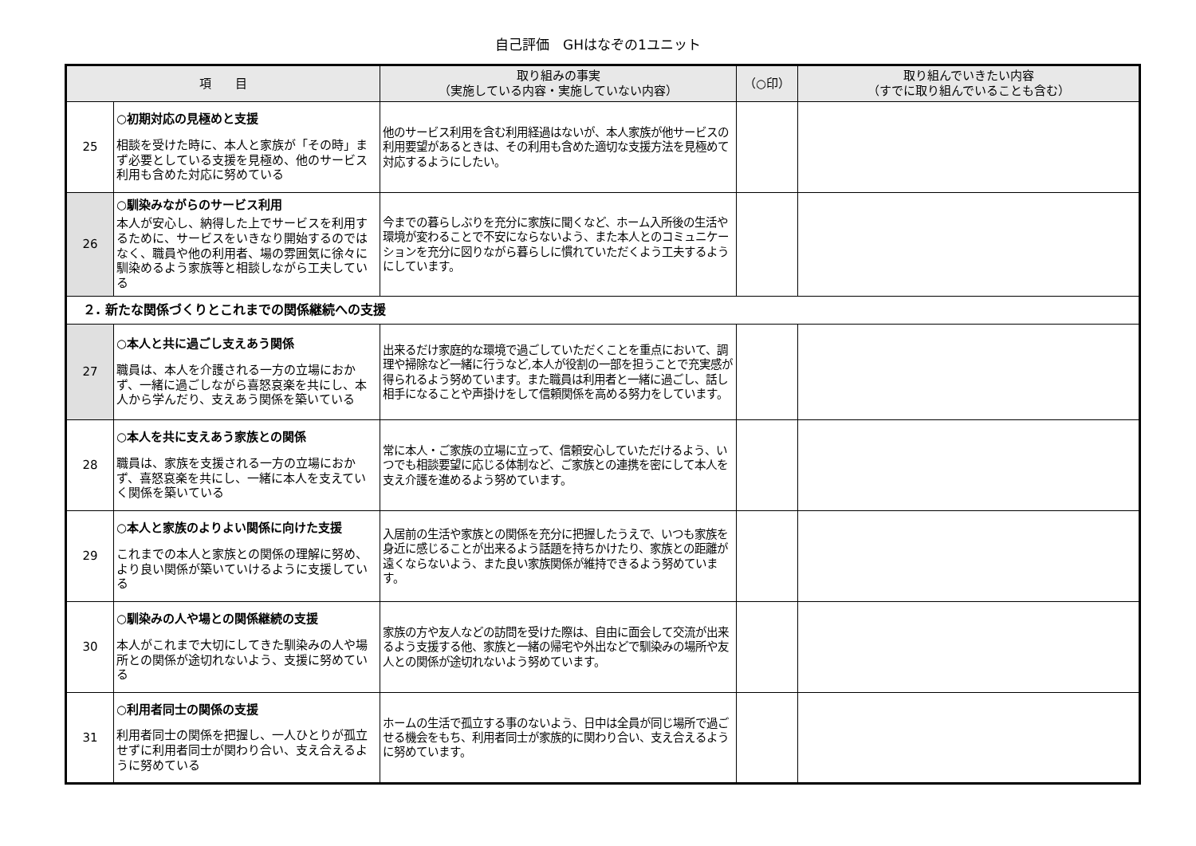自己評価　GHはなぞの1ユニット
| 項 目 | | 取り組みの事実 （実施している内容・実施していない内容） | （○印） | 取り組んでいきたい内容 （すでに取り組んでいることも含む） |
| --- | --- | --- | --- | --- |
| 25 | ○初期対応の見極めと支援 相談を受けた時に、本人と家族が「その時」まず必要としている支援を見極め、他のサービス利用も含めた対応に努めている | 他のサービス利用を含む利用経過はないが、本人家族が他サービスの利用要望があるときは、その利用も含めた適切な支援方法を見極めて対応するようにしたい。 | | |
| 26 | ○馴染みながらのサービス利用 本人が安心し、納得した上でサービスを利用するために、サービスをいきなり開始するのではなく、職員や他の利用者、場の雰囲気に徐々に馴染めるよう家族等と相談しながら工夫している | 今までの暮らしぶりを充分に家族に聞くなど、ホーム入所後の生活や環境が変わることで不安にならないよう、また本人とのコミュニケーションを充分に図りながら暮らしに慣れていただくよう工夫するようにしています。 | | |
| ２. 新たな関係づくりとこれまでの関係継続への支援 | | | | |
| 27 | ○本人と共に過ごし支えあう関係 職員は、本人を介護される一方の立場におかず、一緒に過ごしながら喜怒哀楽を共にし、本人から学んだり、支えあう関係を築いている | 出来るだけ家庭的な環境で過ごしていただくことを重点において、調理や掃除など一緒に行うなど,本人が役割の一部を担うことで充実感が得られるよう努めています。また職員は利用者と一緒に過ごし、話し相手になることや声掛けをして信頼関係を高める努力をしています。 | | |
| 28 | ○本人を共に支えあう家族との関係 職員は、家族を支援される一方の立場におかず、喜怒哀楽を共にし、一緒に本人を支えていく関係を築いている | 常に本人・ご家族の立場に立って、信頼安心していただけるよう、いつでも相談要望に応じる体制など、ご家族との連携を密にして本人を支え介護を進めるよう努めています。 | | |
| 29 | ○本人と家族のよりよい関係に向けた支援 これまでの本人と家族との関係の理解に努め、より良い関係が築いていけるように支援している | 入居前の生活や家族との関係を充分に把握したうえで、いつも家族を身近に感じることが出来るよう話題を持ちかけたり、家族との距離が遠くならないよう、また良い家族関係が維持できるよう努めています。 | | |
| 30 | ○馴染みの人や場との関係継続の支援 本人がこれまで大切にしてきた馴染みの人や場所との関係が途切れないよう、支援に努めている | 家族の方や友人などの訪問を受けた際は、自由に面会して交流が出来るよう支援する他、家族と一緒の帰宅や外出などで馴染みの場所や友人との関係が途切れないよう努めています。 | | |
| 31 | ○利用者同士の関係の支援 利用者同士の関係を把握し、一人ひとりが孤立せずに利用者同士が関わり合い、支え合えるように努めている | ホームの生活で孤立する事のないよう、日中は全員が同じ場所で過ごせる機会をもち、利用者同士が家族的に関わり合い、支え合えるように努めています。 | | |